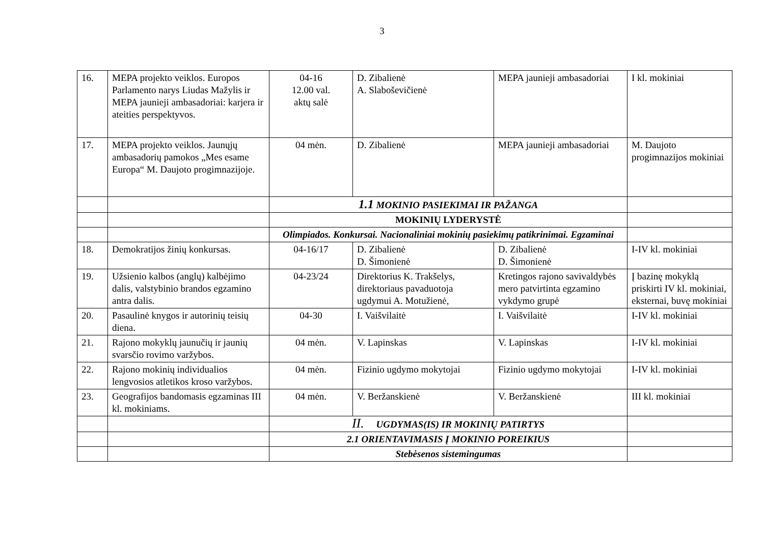3
| 16. | MEPA projekto veiklos. Europos Parlamento narys Liudas Mažylis ir MEPA jaunieji ambasadoriai: karjera ir ateities perspektyvos. | 04-16 12.00 val. aktų salė | D. Zibalienė A. Slaboševičienė | MEPA jaunieji ambasadoriai | I kl. mokiniai |
| 17. | MEPA projekto veiklos. Jaunųjų ambasadorių pamokos „Mes esame Europa“ M. Daujoto progimnazijoje. | 04 mėn. | D. Zibalienė | MEPA jaunieji ambasadoriai | M. Daujoto progimnazijos mokiniai |
| | | 1.1 MOKINIO PASIEKIMAI IR PAŽANGA | | | |
| | | MOKINIŲ LYDERYSTĖ | | | |
| | | Olimpiados. Konkursai. Nacionaliniai mokinių pasiekimų patikrinimai. Egzaminai | | | |
| 18. | Demokratijos žinių konkursas. | 04-16/17 | D. Zibalienė D. Šimonienė | D. Zibalienė D. Šimonienė | I-IV kl. mokiniai |
| 19. | Užsienio kalbos (anglų) kalbėjimo dalis, valstybinio brandos egzamino antra dalis. | 04-23/24 | Direktorius K. Trakšelys, direktoriaus pavaduotoja ugdymui A. Motužienė, | Kretingos rajono savivaldybės mero patvirtinta egzamino vykdymo grupė | Į bazinę mokyklą priskirti IV kl. mokiniai, eksternai, buvę mokiniai |
| 20. | Pasaulinė knygos ir autorinių teisių diena. | 04-30 | I. Vaišvilaitė | I. Vaišvilaitė | I-IV kl. mokiniai |
| 21. | Rajono mokyklų jaunučių ir jaunių svarsčio rovimo varžybos. | 04 mėn. | V. Lapinskas | V. Lapinskas | I-IV kl. mokiniai |
| 22. | Rajono mokinių individualios lengvosios atletikos kroso varžybos. | 04 mėn. | Fizinio ugdymo mokytojai | Fizinio ugdymo mokytojai | I-IV kl. mokiniai |
| 23. | Geografijos bandomasis egzaminas III kl. mokiniams. | 04 mėn. | V. Beržanskienė | V. Beržanskienė | III kl. mokiniai |
| | | II. UGDYMAS(IS) IR MOKINIŲ PATIRTYS | | | |
| | | 2.1 ORIENTAVIMASIS Į MOKINIO POREIKIUS | | | |
| | | Stebėsenos sistemingumas | | | |